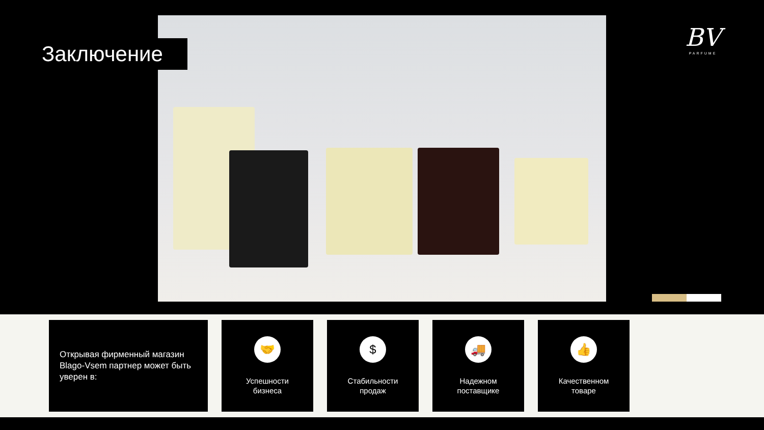Заключение
BV
PARFUME
Открывая фирменный магазин Blago-Vsem партнер может быть уверен в:
🤝
Успешности
бизнеса
$
Стабильности
продаж
🚚
Надежном
поставщике
👍
Качественном
товаре